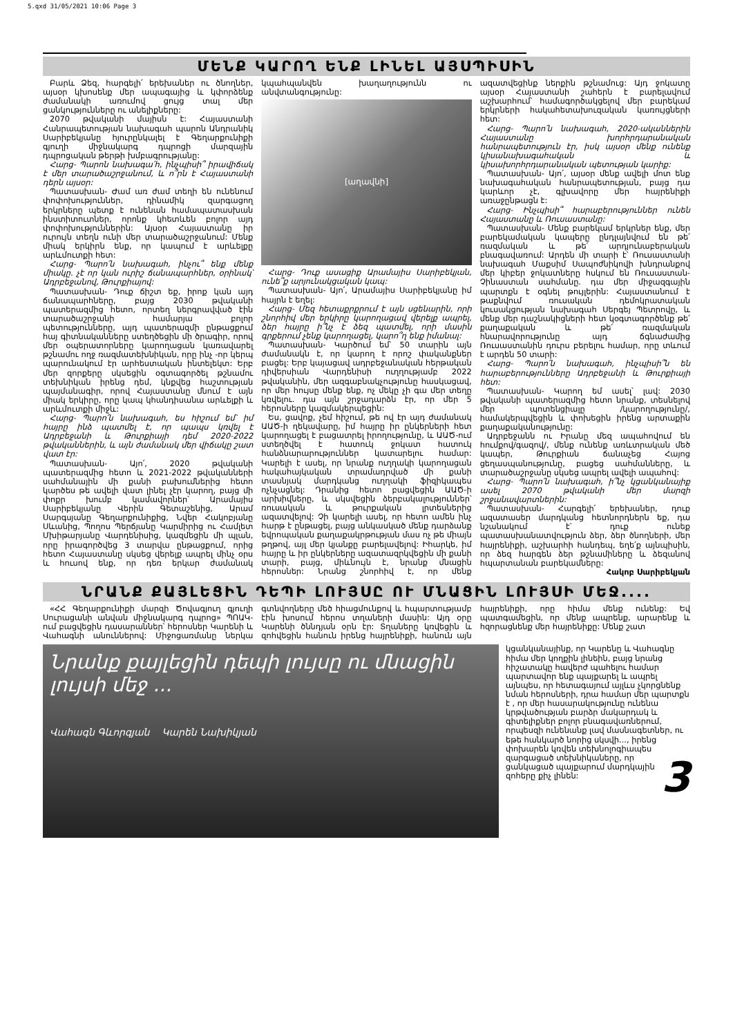5.qxd 31/05/2021 10:06 Page 3
ՄԵՆՔ ԿԱՐՈՂ ԵՆՔ ԼԻՆԵԼ ԱՅՍՊԻՍԻՆ
Բարև Ձեզ, հարգելի՛ երեխաներ ու ծնողներ, այսօր կխոսենք մեր ապագայից և կփորձենք ժամանակի առումով ցույց տալ մեր ցանկությունները ու անելիքները:
2070 թվականի մայիսն է: Հայաստանի Հանրապետության նախագահ պարոն Անդրանիկ Սարիբեկյանը հյուրընկալել է Գեղարքունիքի գյուղի միջնակարգ դպրոցի մարզային դպրոցական թերթի խմբագրությանը:
Հարց- Պարոն նախագա՛հ, ինչպիսի՞ իրավիճակ է մեր տարածաշրջանում, և ո՞րն է Հայաստանի դերն այսօր:
Պատասխան- Ժամ առ ժամ տեղի են ունենում փոփոխություններ, դինամիկ զարգացող երկրները պետք է ունենան համապատասխան ինստիտուտներ, որոնք կհետևեն բոլոր այդ փոփոխություններին: Այսօր Հայաստանը իր ուրույն տեղն ունի մեր տարածաշրջանում: Մենք միակ երկիրն ենք, որ կապում է արևելքը արևմուտքի հետ:
Հարց- Պարո՛ն նախագահ, ինչու՞ ենք մենք միակը. չէ որ կան ուրիշ ճանապարհներ, օրինակ՝ Ադրբեջանով, Թուրքիայով:
Պատասխան- Դուք ճիշտ եք, իրոք կան այդ ճանապարհները, բայց 2030 թվականի պատերազմից հետո, որտեղ ներգրավված էին տարածաշրջանի համարյա բոլոր պետությունները, այդ պատերազմի ընթացքում հայ գիտնականները ստեղծեցին մի ծրագիր, որով մեր օպերատորները կարողացան կառավարել թշնամու ողջ ռազմատեխնիկան, որը ինչ -որ կերպ պարունակում էր արհեստական ինտելեկտ: Երբ մեր զորքերը սկսեցին օգտագործել թշնամու տեխնիկան իրենց դեմ, կնքվեց հաշտության պայմանագիր, որով Հայաստանը մնում է այն միակ երկիրը, որը կապ կհանդիսանա արևելքի և արևմուտքի միջև:
Հարց- Պարո՛ն նախագահ, ես հիշում եմ՝ իմ հայրը ինձ պատմել է, որ պապս կռվել է Ադրբեջանի և Թուրքիայի դեմ 2020-2022 թվականներին, և այն ժամանակ մեր վիճակը շատ վատ էր:
Պատասխան- Այո՛, 2020 թվականի պատերազմից հետո և 2021-2022 թվականների սահմանային մի քանի բախումներից հետո կարծես թե ավելի վատ լինել չէր կարող, բայց մի փոքր խումբ կամավորներ՝ Արամայիս Սարիբեկյանը Վերին Գետաշենից, Արամ Սարգսյանը Գեղարքունիքից, Նվեր Հակոբյանը Սևանից, Պողոս Պերճյանը Կարմիրից ու Համլետ Մխիթարյանը Վարդենիսից, կազմեցին մի պլան, որը իրագործվեց 3 տարվա ընթացքում, որից հետո Հայաստանը սկսեց վերելք ապրել մինչ օրս և հուսով ենք, որ դեռ երկար ժամանակ կպահպանվեն խաղաղությունն ու անվտանգությունը:
[աղավնի]
Հարց- Դուք ասացիք Արամայիս Սարիբեկյան, ունե՞ք արյունակցական կապ:
Պատասխան- Այո՛, Արամայիս Սարիբեկյանը իմ հայրն է եղել:
Հարց- Մեզ հետաքրքրում է այն սցենարին, որի շնորհիվ մեր երկիրը կարողացավ վերելք ապրել, ձեր հայրը ի՞նչ է ձեզ պատմել, որի մասին գրքերում չենք կարողացել, կարո՞ղ ենք իմանալ:
Պատասխան- Կարծում եմ՝ 50 տարին այն ժամանակն է, որ կարող է որոշ փականքներ բացել: Երբ կայացավ ադրբեջանական հերթական դիվերսիան Վարդենիսի ուղղությամբ 2022 թվականին, մեր ազգաբնակչությունը հասկացավ, որ մեր հույսը մենք ենք, ոչ մեկը չի գա մեր տեղը կռվելու. դա այն շրջադարձն էր, որ մեր 5 հերոսները կազմակերպեցին:
Ես, ցավոք, չեմ հիշում, թե ով էր այդ ժամանակ ԱԱԾ-ի ղեկավարը, իմ հայրը իր ընկերների հետ կարողացել է բացատրել իրողությունը, և ԱԱԾ-ում ստեղծվել է հատուկ ջոկատ հատուկ հանձնարարություններ կատարելու համար: Կարելի է ասել, որ նրանք ուղղակի կարողացան հակահայկական տրամադրված մի քանի տասնյակ մարդկանց ուղղակի ֆիզիկապես ոչնչացնել: Դրանից հետո բացվեցին ԱԱԾ-ի արխիվները, և սկսվեցին ձերբակալություններ՝ ռուսական և թուրքական լրտեսներից ազատվելով: Չի կարելի ասել, որ հետո ամեն ինչ հարթ է ընթացել, բայց անկասկած մենք դարձանք եվրոպական քաղաքակրթության մաս ոչ թե միայն թղթով, այլ մեր կյանքը բարելավելով: Իհարկե, իմ հայրը և իր ընկերները ազատազրկվեցին մի քանի տարի, բայց, միևնույն է, նրանք մնացին հերոսներ: Նրանց շնորհիվ է, որ մենք ազատվեցինք ներքին թշնամուց: Այդ ջոկատը այսօր Հայաստանի շահերն է բարելավում աշխարհում՝ համագործակցելով մեր բարեկամ երկրների հակահետախուզական կառույցների հետ:
Հարց- Պարո՛ն նախագահ, 2020-ականներին Հայաստանը խորհրդարանական հանրապետություն էր, իսկ այսօր մենք ունենք կիսանախագահական և կիսախորհրդարանական պետության կարիք:
Պատասխան- Այո՛, այսօր մենք ավելի մոտ ենք նախագահական հանրապետության, բայց դա կարևոր չէ, գլխավորը մեր հայրենիքի առաջընթացն է:
Հարց- Ինչպիսի՞ հարաբերություններ ունեն Հայաստանը և Ռուսաստանը:
Պատասխան- Մենք բարեկամ երկրներ ենք, մեր բարեկամական կապերը ընդլայնվում են թե՛ ռազմական և թե՛ արդյունաբերական բնագավառում: Արդեն մի տարի է՝ Ռուսաստանի նախագահ Մաքսիմ Սապոժնիկովի խնդրանքով մեր կիբեր ջոկատները հսկում են Ռուսաստան- Չինաստան սահմանը. դա մեր միջազգային պարտքն է օգնել թույլերին: Հայաստանում է թաքնվում ռուսական դեմոկրատական կուսակցության նախագահ Սերգեյ Պետրովը, և մենք մեր դաշնակիցների հետ կօգտագործենք թե՛ քաղաքական և թե՛ ռազմական հնարավորությունը այդ ճգնաժամից Ռուսաստանին դուրս բերելու համար, որը տևում է արդեն 50 տարի:
Հարց- Պարո՛ն նախագահ, ինչպիսի՞ն են հարաբերությունները Ադրբեջանի և Թուրքիայի հետ:
Պատասխան- Կարող եմ ասել՝ լավ: 2030 թվականի պատերազմից հետո նրանք, տեսնելով մեր պոտենցիալը /կարողությունը/, համակերպվեցին և փոխեցին իրենց արտաքին քաղաքականությունը:
Ադրբեջանն ու Իրանը մեզ ապահովում են հումքով/գազով/, մենք ունենք առևտրական մեծ կապեր, Թուրքիան ճանաչեց Հայոց ցեղասպանությունը, բացեց սահմանները, և տարածաշրջանը սկսեց ապրել ավելի ապահով:
Հարց- Պարո՛ն նախագահ, ի՞նչ կցանկանայիք ասել 2070 թվականի մեր մարզի շրջանավարտներին:
Պատասխան- Հարգելի՛ երեխաներ, դուք ազատասեր մարդկանց հետնորդներն եք, դա նշանակում է՝ դուք ունեք պատասխանատվություն ձեր, ձեր ծնողների, մեր հայրենիքի, աշխարհի հանդեպ, եղե՛ք այնպիսին, որ ձեզ հարգեն ձեր թշնամիները և ձեզանով հպարտանան բարեկամները:
Հակոբ Սարիբեկյան
ՆՐԱՆՔ ՔԱՅԼԵՑԻՆ ԴԵՊԻ ԼՈՒՅՍԸ ՈՒ ՄՆԱՑԻՆ ԼՈՒՅՍԻ ՄԵՋ....
«ՀՀ Գեղարքունիքի մարզի Ծովագյուղ գյուղի Սուրացանի անվան միջնակարգ դպրոց» ՊՈԱԿ-ում բացվեցին դասարաններ՝ հերոսներ Կարենի և Վահագնի անուններով: Միջոցառմանը ներկա գտնվողները մեծ հիացմունքով և հպարտությամբ էին խոսում հերոս տղաների մասին: Այդ օրը Կարենի ծննդյան օրն էր: Տղաները կռվեցին և զոհվեցին հանուն իրենց հայրենիքի, հանուն այն հայրենիքի, որը հիմա մենք ունենք: Եվ պատգամեցին, որ մենք ապրենք, արարենք և հզորացնենք մեր հայրենիքը: Մենք շատ
Նրանք քայլեցին դեպի լույսը ու մնացին լույսի մեջ ...
Վահագն Գևորգյան Կարեն Նախիկյան
կցանկանայինք, որ Կարենը և Վահագնը հիմա մեր կողքին լինեին, բայց նրանց հիշատակը հավերժ պահելու համար պարտավոր ենք պայքարել և ապրել այնպես, որ հետագայում այլևս չկորցնենք նման հերոսների, դրա համար մեր պարտքն է , որ մեր հասարակությունը ունենա կրթվածության բարձր մակարդակ և գիտելիքներ բոլոր բնագավառներում, որպեսզի ունենանք լավ մասնագետներ, ու եթե հանկարծ նորից սկսվի..., իրենց փոխարեն կռվեն տեխնոլոգիապես զարգացած տեխնիկաները, 3 որ ցանկացած պայքարում մարդկային զոհերը քիչ լինեն: